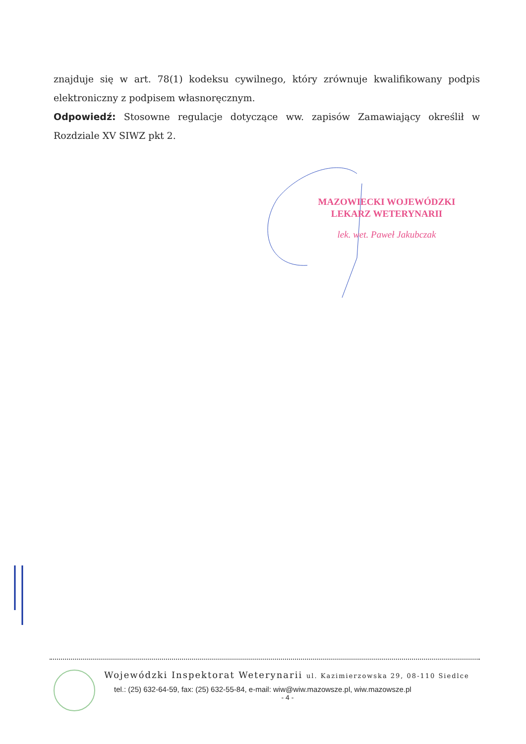znajduje się w art. 78(1) kodeksu cywilnego, który zrównuje kwalifikowany podpis elektroniczny z podpisem własnoręcznym.
Odpowiedź: Stosowne regulacje dotyczące ww. zapisów Zamawiający określił w Rozdziale XV SIWZ pkt 2.
MAZOWIECKI WOJEWÓDZKI
LEKARZ WETERYNARII
lek. wet. Paweł Jakubczak
Wojewódzki Inspektorat Weterynarii ul. Kazimierzowska 29, 08-110 Siedlce
tel.: (25) 632-64-59, fax: (25) 632-55-84, e-mail: wiw@wiw.mazowsze.pl, wiw.mazowsze.pl
- 4 -